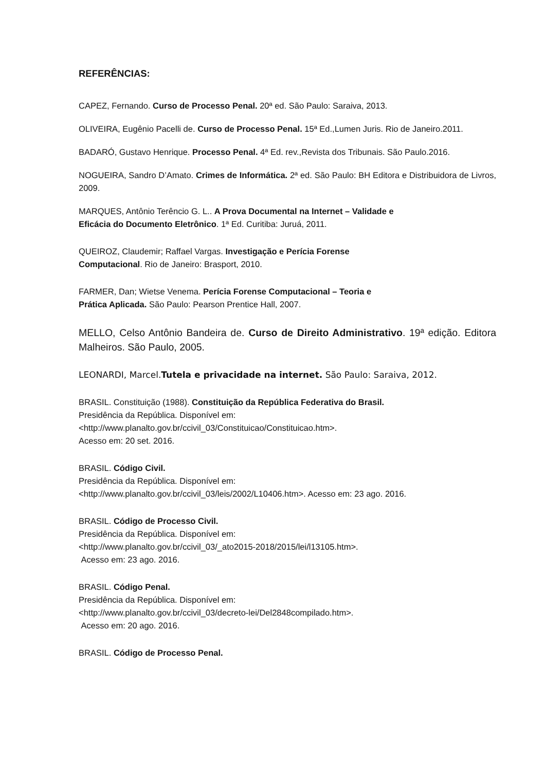REFERÊNCIAS:
CAPEZ, Fernando. Curso de Processo Penal. 20ª ed. São Paulo: Saraiva, 2013.
OLIVEIRA, Eugênio Pacelli de. Curso de Processo Penal. 15ª Ed.,Lumen Juris. Rio de Janeiro.2011.
BADARÓ, Gustavo Henrique. Processo Penal. 4ª Ed. rev.,Revista dos Tribunais. São Paulo.2016.
NOGUEIRA, Sandro D’Amato. Crimes de Informática. 2ª ed. São Paulo: BH Editora e Distribuidora de Livros, 2009.
MARQUES, Antônio Terêncio G. L.. A Prova Documental na Internet – Validade e
Eficácia do Documento Eletrônico. 1ª Ed. Curitiba: Juruá, 2011.
QUEIROZ, Claudemir; Raffael Vargas. Investigação e Perícia Forense
Computacional. Rio de Janeiro: Brasport, 2010.
FARMER, Dan; Wietse Venema. Perícia Forense Computacional – Teoria e
Prática Aplicada. São Paulo: Pearson Prentice Hall, 2007.
MELLO, Celso Antônio Bandeira de. Curso de Direito Administrativo. 19ª edição. Editora Malheiros. São Paulo, 2005.
LEONARDI, Marcel.Tutela e privacidade na internet. São Paulo: Saraiva, 2012.
BRASIL. Constituição (1988). Constituição da República Federativa do Brasil.
Presidência da República. Disponível em:
<http://www.planalto.gov.br/ccivil_03/Constituicao/Constituicao.htm>.
Acesso em: 20 set. 2016.
BRASIL. Código Civil.
Presidência da República. Disponível em:
<http://www.planalto.gov.br/ccivil_03/leis/2002/L10406.htm>. Acesso em: 23 ago. 2016.
BRASIL. Código de Processo Civil.
Presidência da República. Disponível em:
<http://www.planalto.gov.br/ccivil_03/_ato2015-2018/2015/lei/l13105.htm>.
Acesso em: 23 ago. 2016.
BRASIL. Código Penal.
Presidência da República. Disponível em:
<http://www.planalto.gov.br/ccivil_03/decreto-lei/Del2848compilado.htm>.
Acesso em: 20 ago. 2016.
BRASIL. Código de Processo Penal.